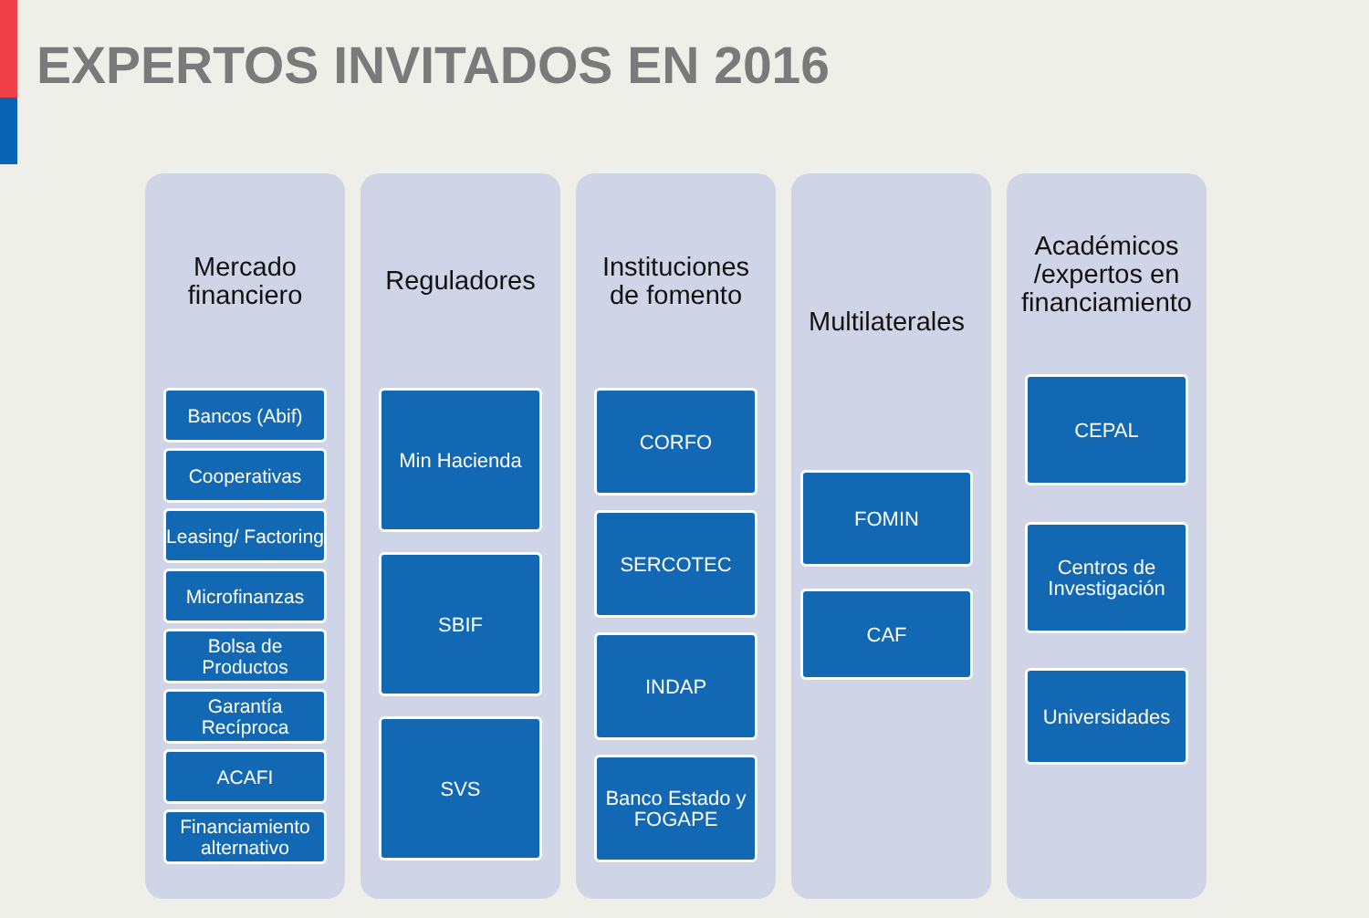EXPERTOS INVITADOS EN 2016
Mercado financiero
Bancos (Abif)
Cooperativas
Leasing/ Factoring
Microfinanzas
Bolsa de Productos
Garantía Recíproca
ACAFI
Financiamiento alternativo
Reguladores
Min Hacienda
SBIF
SVS
Instituciones de fomento
CORFO
SERCOTEC
INDAP
Banco Estado y FOGAPE
Multilaterales
FOMIN
CAF
Académicos /expertos en financiamiento
CEPAL
Centros de Investigación
Universidades